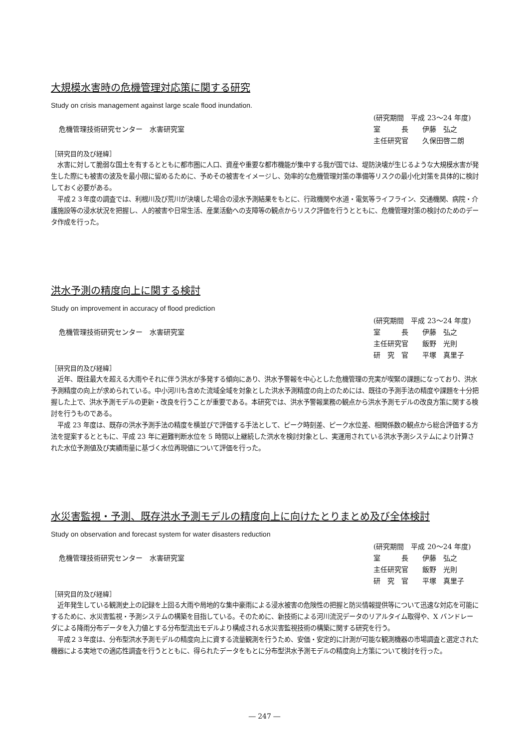大規模水害時の危機管理対応策に関する研究
Study on crisis management against large scale flood inundation.
危機管理技術研究センター　水害研究室
(研究期間　平成 23～24 年度)
室　　　長　　伊藤　弘之
主任研究官　　久保田啓二朗
［研究目的及び経緯］
水害に対して脆弱な国土を有するとともに都市圏に人口、資産や重要な都市機能が集中する我が国では、堤防決壊が生じるような大規模水害が発生した際にも被害の波及を最小限に留めるために、予めその被害をイメージし、効率的な危機管理対策の準備等リスクの最小化対策を具体的に検討しておく必要がある。
平成２３年度の調査では、利根川及び荒川が決壊した場合の浸水予測結果をもとに、行政機関や水道・電気等ライフライン、交通機関、病院・介護施設等の浸水状況を把握し、人的被害や日常生活、産業活動への支障等の観点からリスク評価を行うとともに、危機管理対策の検討のためのデータ作成を行った。
洪水予測の精度向上に関する検討
Study on improvement in accuracy of flood prediction
危機管理技術研究センター　水害研究室
(研究期間　平成 23～24 年度)
室　　　長　　伊藤　弘之
主任研究官　　飯野　光則
研　究　官　　平塚　真里子
［研究目的及び経緯］
近年、既往最大を超える大雨やそれに伴う洪水が多発する傾向にあり、洪水予警報を中心とした危機管理の充実が喫緊の課題になっており、洪水予測精度の向上が求められている。中小河川も含めた流域全域を対象とした洪水予測精度の向上のためには、既往の予測手法の精度や課題を十分把握した上で、洪水予測モデルの更新・改良を行うことが重要である。本研究では、洪水予警報業務の観点から洪水予測モデルの改良方策に関する検討を行うものである。
平成 23 年度は、既存の洪水予測手法の精度を横並びで評価する手法として、ピーク時刻差、ピーク水位差、相関係数の観点から総合評価する方法を提案するとともに、平成 23 年に避難判断水位を 5 時間以上継続した洪水を検討対象とし、実運用されている洪水予測システムにより計算された水位予測値及び実績雨量に基づく水位再現値について評価を行った。
水災害監視・予測、既存洪水予測モデルの精度向上に向けたとりまとめ及び全体検討
Study on observation and forecast system for water disasters reduction
危機管理技術研究センター　水害研究室
(研究期間　平成 20～24 年度)
室　　　長　　伊藤　弘之
主任研究官　　飯野　光則
研　究　官　　平塚　真里子
［研究目的及び経緯］
近年発生している観測史上の記録を上回る大雨や局地的な集中豪雨による浸水被害の危険性の把握と防災情報提供等について迅速な対応を可能にするために、水災害監視・予測システムの構築を目指している。そのために、新技術による河川流況データのリアルタイム取得や、X バンドレーダによる降雨分布データを入力値とする分布型流出モデルより構成される水災害監視技術の構築に関する研究を行う。
平成２３年度は、分布型洪水予測モデルの精度向上に資する流量観測を行うため、安価・安定的に計測が可能な観測機器の市場調査と選定された機器による実地での適応性調査を行うとともに、得られたデータをもとに分布型洪水予測モデルの精度向上方策について検討を行った。
― 247 ―